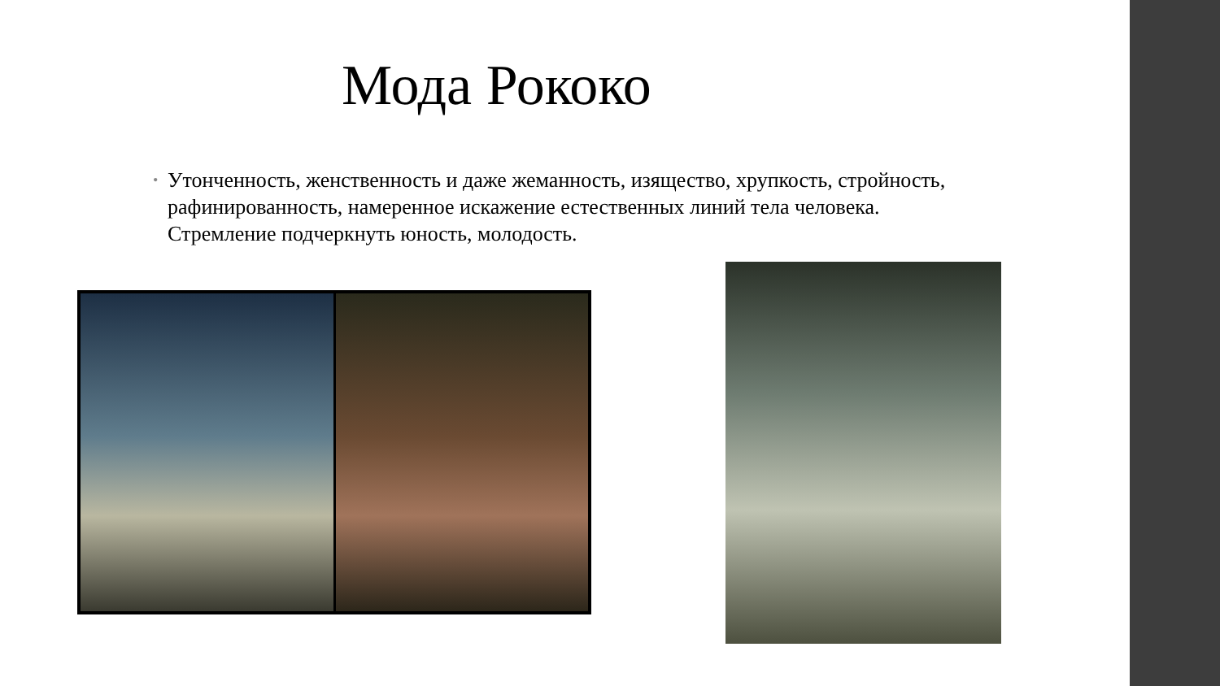Мода Рококо
•
Утонченность, женственность и даже жеманность, изящество, хрупкость, стройность, рафинированность, намеренное искажение естественных линий тела человека. Стремление подчеркнуть юность, молодость.